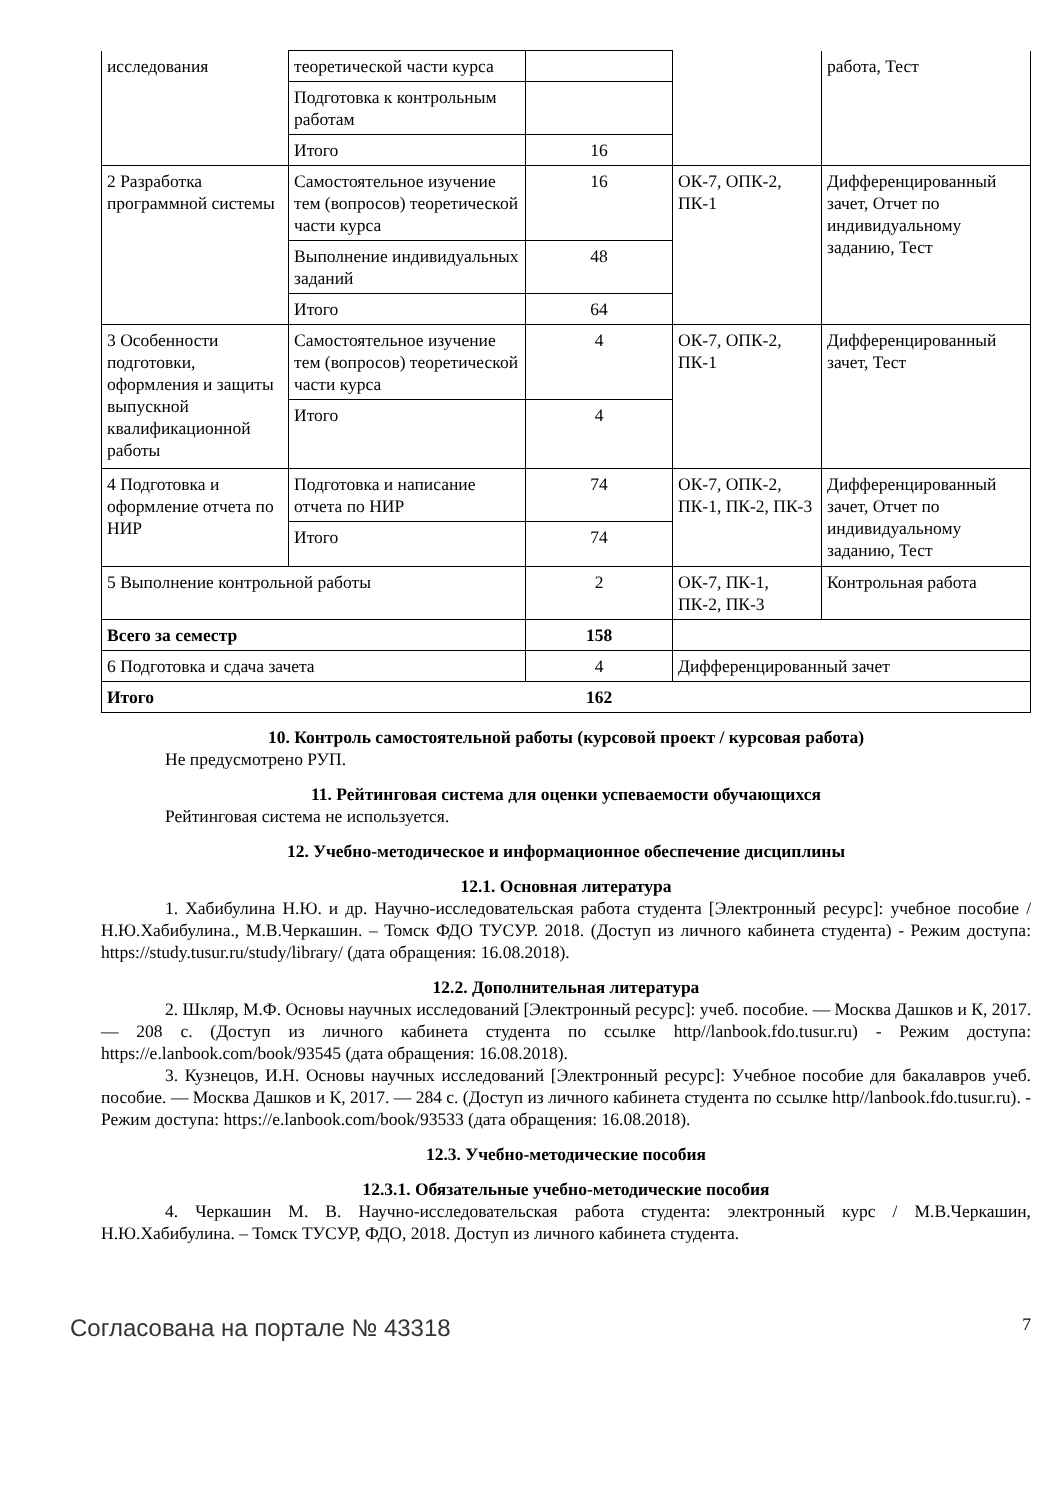| исследования | теоретической части курса | | | работа, Тест |
| | Подготовка к контрольным работам | | | |
| | Итого | 16 | | |
| 2 Разработка программной системы | Самостоятельное изучение тем (вопросов) теоретической части курса | 16 | ОК-7, ОПК-2, ПК-1 | Дифференцированный зачет, Отчет по индивидуальному заданию, Тест |
| | Выполнение индивидуальных заданий | 48 | | |
| | Итого | 64 | | |
| 3 Особенности подготовки, оформления и защиты выпускной квалификационной работы | Самостоятельное изучение тем (вопросов) теоретической части курса | 4 | ОК-7, ОПК-2, ПК-1 | Дифференцированный зачет, Тест |
| | Итого | 4 | | |
| 4 Подготовка и оформление отчета по НИР | Подготовка и написание отчета по НИР | 74 | ОК-7, ОПК-2, ПК-1, ПК-2, ПК-3 | Дифференцированный зачет, Отчет по индивидуальному заданию, Тест |
| | Итого | 74 | | |
| 5 Выполнение контрольной работы | | 2 | ОК-7, ПК-1, ПК-2, ПК-3 | Контрольная работа |
| Всего за семестр | | 158 | | |
| 6 Подготовка и сдача зачета | | 4 | Дифференцированный зачет | |
| Итого | | 162 | | |
10. Контроль самостоятельной работы (курсовой проект / курсовая работа)
Не предусмотрено РУП.
11. Рейтинговая система для оценки успеваемости обучающихся
Рейтинговая система не используется.
12. Учебно-методическое и информационное обеспечение дисциплины
12.1. Основная литература
1. Хабибулина Н.Ю. и др. Научно-исследовательская работа студента [Электронный ресурс]: учебное пособие / Н.Ю.Хабибулина., М.В.Черкашин. – Томск ФДО ТУСУР. 2018. (Доступ из личного кабинета студента) - Режим доступа: https://study.tusur.ru/study/library/ (дата обращения: 16.08.2018).
12.2. Дополнительная литература
2. Шкляр, М.Ф. Основы научных исследований [Электронный ресурс]: учеб. пособие. — Москва Дашков и К, 2017. — 208 с. (Доступ из личного кабинета студента по ссылке http//lanbook.fdo.tusur.ru) - Режим доступа: https://e.lanbook.com/book/93545 (дата обращения: 16.08.2018).
3. Кузнецов, И.Н. Основы научных исследований [Электронный ресурс]: Учебное пособие для бакалавров учеб. пособие. — Москва Дашков и К, 2017. — 284 с. (Доступ из личного кабинета студента по ссылке http//lanbook.fdo.tusur.ru). - Режим доступа: https://e.lanbook.com/book/93533 (дата обращения: 16.08.2018).
12.3. Учебно-методические пособия
12.3.1. Обязательные учебно-методические пособия
4. Черкашин М. В. Научно-исследовательская работа студента: электронный курс / М.В.Черкашин, Н.Ю.Хабибулина. – Томск ТУСУР, ФДО, 2018. Доступ из личного кабинета студента.
Согласована на портале № 43318 7